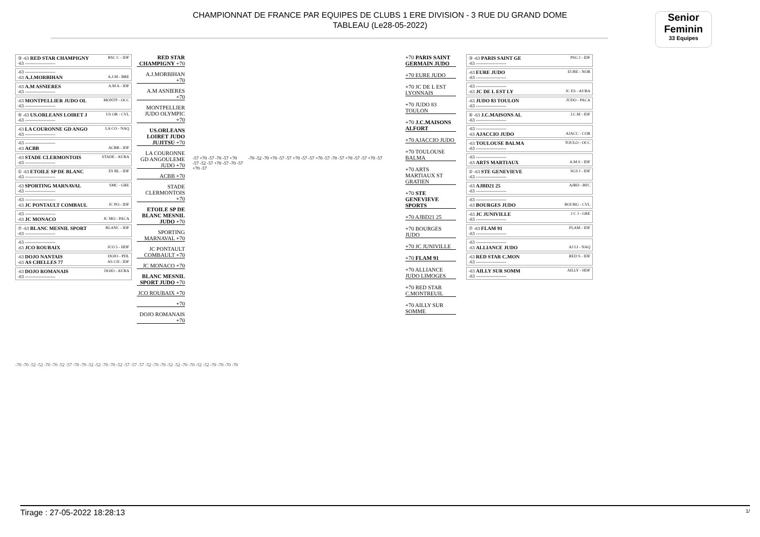CHAMPIONNAT DE FRANCE PAR EQUIPES DE CLUBS 1 ERE DIVISION - 3 RUE DU GRAND DOME
TABLEAU (Le28-05-2022)
Senior
Feminin
33 Equipes
③ -63 RED STAR CHAMPIGNY RSC C - IDF
-63 --------------------
-63 --------------------
-63 A.J.MORBIHAN A.J.M - BRE
-63 A.M ASNIERES A.M A - IDF
-63 --------------------
-63 MONTPELLIER JUDO OL MONTP - OCC
-63 --------------------
⑤ -63 US.ORLEANS LOIRET J US OR - CVL
-63 --------------------
-63 LA COURONNE GD ANGO LA CO - NAQ
-63 --------------------
-63 --------------------
-63 ACBB ACBB - IDF
-63 STADE CLERMONTOIS STADE - AURA
-63 --------------------
① -63 ETOILE SP DE BLANC ES BL - IDF
-63 --------------------
-63 SPORTING MARNAVAL SMC - GRE
-63 --------------------
-63 --------------------
-63 JC PONTAULT COMBAUL JC PO - IDF
-63 --------------------
-63 JC MONACO JC MO - PACA
⑦ -63 BLANC MESNIL SPORT BLANC - IDF
-63 --------------------
-63 --------------------
-63 JCO ROUBAIX JCO 5 - HDF
-63 DOJO NANTAIS DOJO - PDL
-63 AS CHELLES 77 AS CH - IDF
-63 DOJO ROMANAIS DOJO - AURA
-63 --------------------
RED STAR CHAMPIGNY +70
A.J.MORBIHAN +70
A.M ASNIERES +70
MONTPELLIER JUDO OLYMPIC +70
US.ORLEANS LOIRET JUDO JUJITSU +70
LA COURONNE GD ANGOULEME JUDO +70
ACBB +70
STADE CLERMONTOIS +70
ETOILE SP DE BLANC MESNIL JUDO +70
SPORTING MARNAVAL +70
JC PONTAULT COMBAULT +70
JC MONACO +70
BLANC MESNIL SPORT JUDO +70
JCO ROUBAIX +70
+70
DOJO ROMANAIS +70
-57 +70 -57 -70 -57 +70 -57 -52 -57 +70 -57 -70 -57 +70 -57
-70 -52 -70 +70 -57 -57 +70 -57 -57 +70 -57 -70 -57 +70 -57 -57 +70 -57
+70 PARIS SAINT GERMAIN JUDO
+70 EURE JUDO
+70 JC DE L EST LYONNAIS
+70 JUDO 83 TOULON
+70 J.C.MAISONS ALFORT
+70 AJACCIO JUDO
+70 TOULOUSE BALMA
+70 ARTS MARTIAUX ST GRATIEN
+70 STE GENEVIEVE SPORTS
+70 AJBD21 25
+70 BOURGES JUDO
+70 JC JUNIVILLE
+70 FLAM 91
+70 ALLIANCE JUDO LIMOGES
+70 RED STAR C.MONTREUIL
+70 AILLY SUR SOMME
③ -63 PARIS SAINT GE PSG J - IDF
-63 --------------------
-63 EURE JUDO EURE - NOR
-63 --------------------
-63 --------------------
-63 JC DE L EST LY JC ES - AURA
-63 JUDO 83 TOULON JUDO - PACA
-63 --------------------
⑤ -63 J.C.MAISONS AL J.C.M - IDF
-63 --------------------
-63 --------------------
-63 AJACCIO JUDO AJACC - COR
-63 TOULOUSE BALMA TOULO - OCC
-63 --------------------
-63 --------------------
-63 ARTS MARTIAUX A.M.S - IDF
② -63 STE GENEVIEVE SGS J - IDF
-63 --------------------
-63 AJBD21 25 AJBD - BFC
-63 --------------------
-63 --------------------
-63 BOURGES JUDO BOURG - CVL
-63 JC JUNIVILLE J C J - GRE
-63 --------------------
⑦ -63 FLAM 91 FLAM - IDF
-63 --------------------
-63 --------------------
-63 ALLIANCE JUDO AJ LI - NAQ
-63 RED STAR C.MON RED S - IDF
-63 --------------------
-63 AILLY SUR SOMM AILLY - HDF
-63 --------------------
-70 -70 -52 -52 -70 -70 -52 -57 -70 -70 -52 -52 -70 -70 -52 -57 -57 -57 -52 -70 -70 -52 -52 -70 -70 -52 -52 -70 -70 -70 -70
Tirage : 27-05-2022 18:28:13 1/